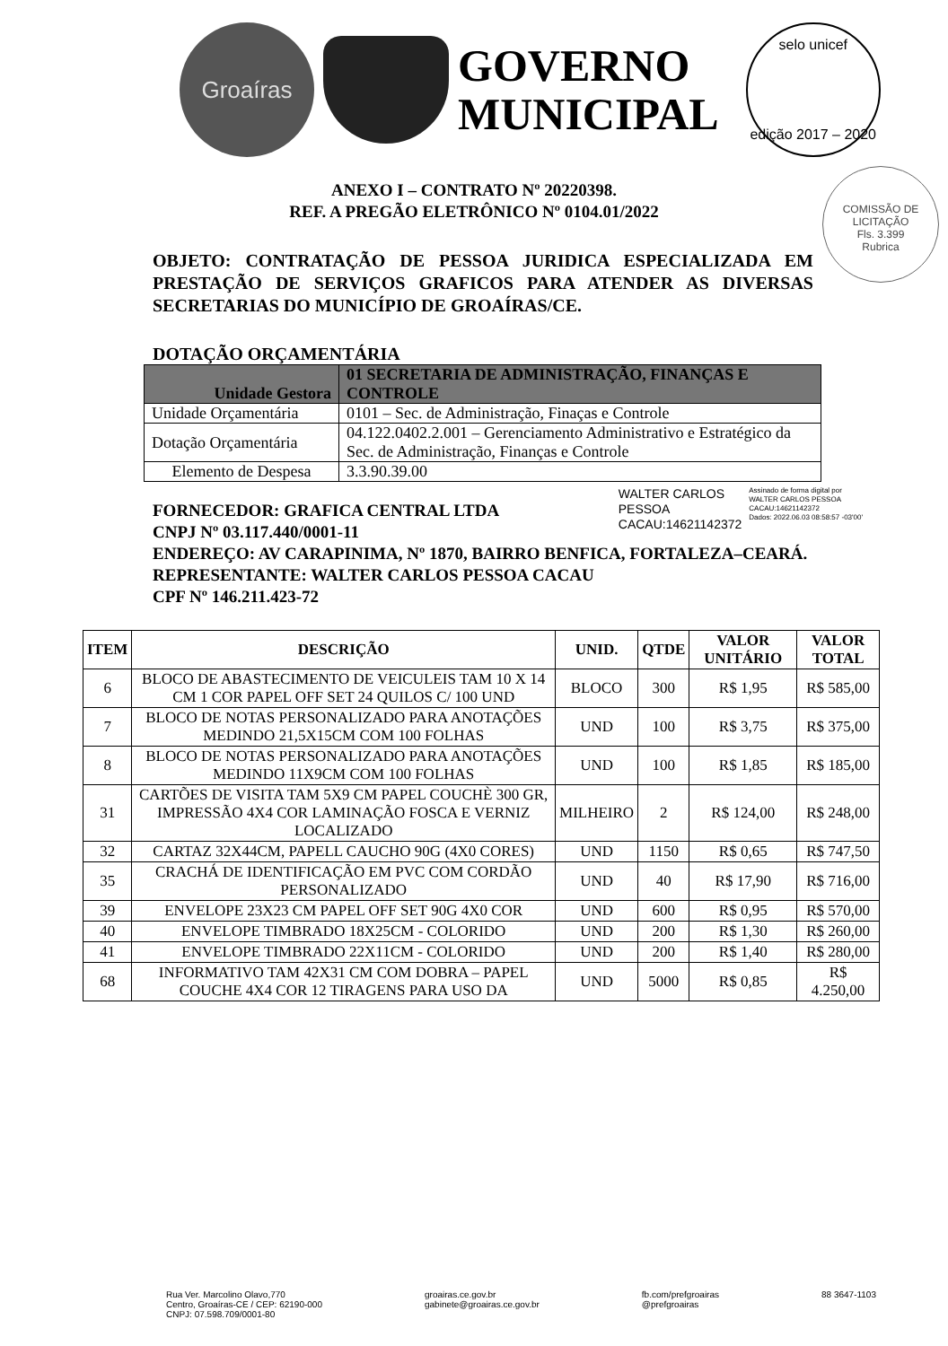Groaíras
GOVERNO
MUNICIPAL
selo unicef
edição 2017 – 2020
COMISSÃO DE LICITAÇÃO
Fls. 3.399
Rubrica
ANEXO I – CONTRATO Nº 20220398.
REF. A PREGÃO ELETRÔNICO Nº 0104.01/2022
OBJETO: CONTRATAÇÃO DE PESSOA JURIDICA ESPECIALIZADA EM PRESTAÇÃO DE SERVIÇOS GRAFICOS PARA ATENDER AS DIVERSAS SECRETARIAS DO MUNICÍPIO DE GROAÍRAS/CE.
DOTAÇÃO ORÇAMENTÁRIA
| Unidade Gestora | 01 SECRETARIA DE ADMINISTRAÇÃO, FINANÇAS E CONTROLE |
| Unidade Orçamentária | 0101 – Sec. de Administração, Finaças e Controle |
| Dotação Orçamentária | 04.122.0402.2.001 – Gerenciamento Administrativo e Estratégico da Sec. de Administração, Finanças e Controle |
| Elemento de Despesa | 3.3.90.39.00 |
WALTER CARLOS
PESSOA
CACAU:14621142372
Assinado de forma digital por
WALTER CARLOS PESSOA
CACAU:14621142372
Dados: 2022.06.03 08:58:57 -03'00'
FORNECEDOR: GRAFICA CENTRAL LTDA
CNPJ Nº 03.117.440/0001-11
ENDEREÇO: AV CARAPINIMA, Nº 1870, BAIRRO BENFICA, FORTALEZA–CEARÁ.
REPRESENTANTE: WALTER CARLOS PESSOA CACAU
CPF Nº 146.211.423-72
| ITEM | DESCRIÇÃO | UNID. | QTDE | VALOR UNITÁRIO | VALOR TOTAL |
| --- | --- | --- | --- | --- | --- |
| 6 | BLOCO DE ABASTECIMENTO DE VEICULEIS TAM 10 X 14 CM 1 COR PAPEL OFF SET 24 QUILOS C/ 100 UND | BLOCO | 300 | R$ 1,95 | R$ 585,00 |
| 7 | BLOCO DE NOTAS PERSONALIZADO PARA ANOTAÇÕES MEDINDO 21,5X15CM COM 100 FOLHAS | UND | 100 | R$ 3,75 | R$ 375,00 |
| 8 | BLOCO DE NOTAS PERSONALIZADO PARA ANOTAÇÕES MEDINDO 11X9CM COM 100 FOLHAS | UND | 100 | R$ 1,85 | R$ 185,00 |
| 31 | CARTÕES DE VISITA TAM 5X9 CM PAPEL COUCHÈ 300 GR, IMPRESSÃO 4X4 COR LAMINAÇÃO FOSCA E VERNIZ LOCALIZADO | MILHEIRO | 2 | R$ 124,00 | R$ 248,00 |
| 32 | CARTAZ 32X44CM, PAPELL CAUCHO 90G (4X0 CORES) | UND | 1150 | R$ 0,65 | R$ 747,50 |
| 35 | CRACHÁ DE IDENTIFICAÇÃO EM PVC COM CORDÃO PERSONALIZADO | UND | 40 | R$ 17,90 | R$ 716,00 |
| 39 | ENVELOPE 23X23 CM PAPEL OFF SET 90G 4X0 COR | UND | 600 | R$ 0,95 | R$ 570,00 |
| 40 | ENVELOPE TIMBRADO 18X25CM - COLORIDO | UND | 200 | R$ 1,30 | R$ 260,00 |
| 41 | ENVELOPE TIMBRADO 22X11CM - COLORIDO | UND | 200 | R$ 1,40 | R$ 280,00 |
| 68 | INFORMATIVO TAM 42X31 CM COM DOBRA – PAPEL COUCHE 4X4 COR 12 TIRAGENS PARA USO DA | UND | 5000 | R$ 0,85 | R$ 4.250,00 |
Rua Ver. Marcolino Olavo,770
Centro, Groaíras-CE / CEP: 62190-000
CNPJ: 07.598.709/0001-80
groairas.ce.gov.br
gabinete@groairas.ce.gov.br
fb.com/prefgroairas
@prefgroairas
88 3647-1103